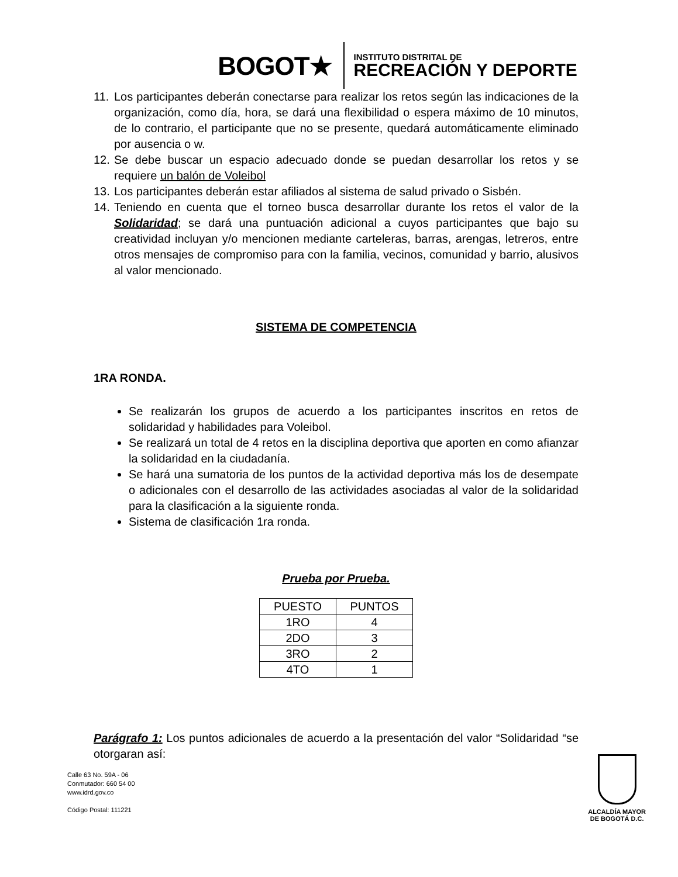BOGOT★
INSTITUTO DISTRITAL DE
RECREACIÓN Y DEPORTE
11. Los participantes deberán conectarse para realizar los retos según las indicaciones de la organización, como día, hora, se dará una flexibilidad o espera máximo de 10 minutos, de lo contrario, el participante que no se presente, quedará automáticamente eliminado por ausencia o w.
12. Se debe buscar un espacio adecuado donde se puedan desarrollar los retos y se requiere un balón de Voleibol
13. Los participantes deberán estar afiliados al sistema de salud privado o Sisbén.
14. Teniendo en cuenta que el torneo busca desarrollar durante los retos el valor de la Solidaridad; se dará una puntuación adicional a cuyos participantes que bajo su creatividad incluyan y/o mencionen mediante carteleras, barras, arengas, letreros, entre otros mensajes de compromiso para con la familia, vecinos, comunidad y barrio, alusivos al valor mencionado.
SISTEMA DE COMPETENCIA
1RA RONDA.
Se realizarán los grupos de acuerdo a los participantes inscritos en retos de solidaridad y habilidades para Voleibol.
Se realizará un total de 4 retos en la disciplina deportiva que aporten en como afianzar la solidaridad en la ciudadanía.
Se hará una sumatoria de los puntos de la actividad deportiva más los de desempate o adicionales con el desarrollo de las actividades asociadas al valor de la solidaridad para la clasificación a la siguiente ronda.
Sistema de clasificación 1ra ronda.
Prueba por Prueba.
| PUESTO | PUNTOS |
| --- | --- |
| 1RO | 4 |
| 2DO | 3 |
| 3RO | 2 |
| 4TO | 1 |
Parágrafo 1: Los puntos adicionales de acuerdo a la presentación del valor “Solidaridad “se otorgaran así:
Calle 63 No. 59A - 06
Conmutador: 660 54 00
www.idrd.gov.co
Código Postal: 111221
ALCALDÍA MAYOR
DE BOGOTÁ D.C.